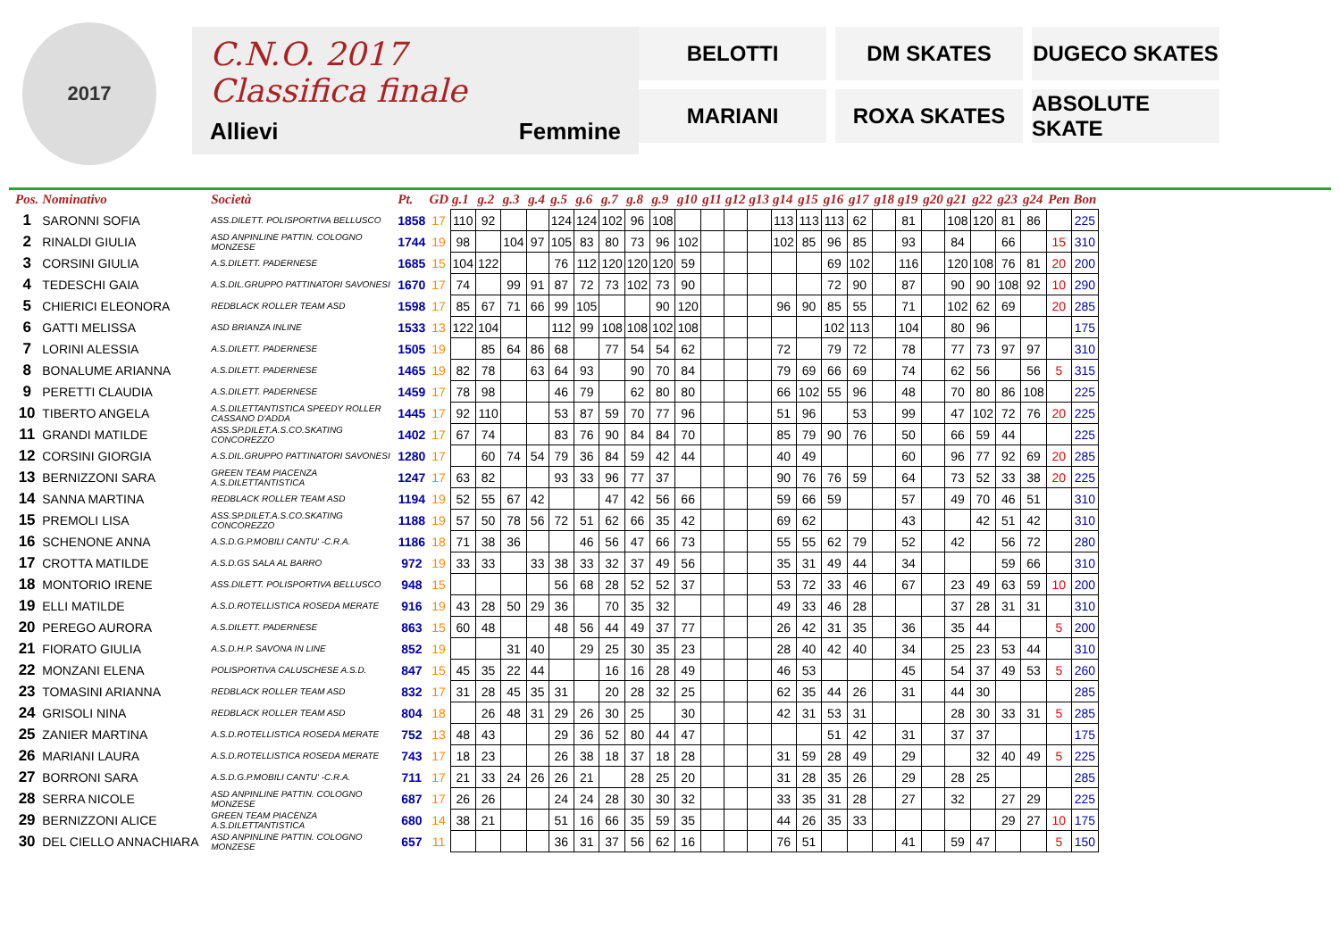2017
C.N.O. 2017
Classifica finale
Allievi Femmine
BELOTTI
DM SKATES
DUGECO SKATES
MARIANI
ROXA SKATES
ABSOLUTE SKATE
| Pos. | Nominativo | Società | Pt. | GD | g.1 | g.2 | g.3 | g.4 | g.5 | g.6 | g.7 | g.8 | g.9 | g10 | g11 | g12 | g13 | g14 | g15 | g16 | g17 | g18 | g19 | g20 | g21 | g22 | g23 | g24 | Pen | Bon |
| --- | --- | --- | --- | --- | --- | --- | --- | --- | --- | --- | --- | --- | --- | --- | --- | --- | --- | --- | --- | --- | --- | --- | --- | --- | --- | --- | --- | --- | --- | --- |
| 1 | SARONNI SOFIA | ASS.DILETT. POLISPORTIVA BELLUSCO | 1858 | 17 | 110 | 92 | | | 124 | 124 | 102 | 96 | 108 | | | | | 113 | 113 | 113 | 62 | | 81 | | 108 | 120 | 81 | 86 | | 225 |
| 2 | RINALDI GIULIA | ASD ANPINLINE PATTIN. COLOGNO MONZESE | 1744 | 19 | 98 | | 104 | 97 | 105 | 83 | 80 | 73 | 96 | 102 | | | | 102 | 85 | 96 | 85 | | 93 | | 84 | | 66 | | 15 | 310 |
| 3 | CORSINI GIULIA | A.S.DILETT. PADERNESE | 1685 | 15 | 104 | 122 | | | 76 | 112 | 120 | 120 | 120 | 59 | | | | | | 69 | 102 | | 116 | | 120 | 108 | 76 | 81 | 20 | 200 |
| 4 | TEDESCHI GAIA | A.S.DIL.GRUPPO PATTINATORI SAVONESI | 1670 | 17 | 74 | | 99 | 91 | 87 | 72 | 73 | 102 | 73 | 90 | | | | | | 72 | 90 | | 87 | | 90 | 90 | 108 | 92 | 10 | 290 |
| 5 | CHIERICI ELEONORA | REDBLACK ROLLER TEAM ASD | 1598 | 17 | 85 | 67 | 71 | 66 | 99 | 105 | | | 90 | 120 | | | | 96 | 90 | 85 | 55 | | 71 | | 102 | 62 | 69 | | 20 | 285 |
| 6 | GATTI MELISSA | ASD BRIANZA INLINE | 1533 | 13 | 122 | 104 | | | 112 | 99 | 108 | 108 | 102 | 108 | | | | | | 102 | 113 | | 104 | | 80 | 96 | | | | 175 |
| 7 | LORINI ALESSIA | A.S.DILETT. PADERNESE | 1505 | 19 | | 85 | 64 | 86 | 68 | | 77 | 54 | 54 | 62 | | | | 72 | | 79 | 72 | | 78 | | 77 | 73 | 97 | 97 | | 310 |
| 8 | BONALUME ARIANNA | A.S.DILETT. PADERNESE | 1465 | 19 | 82 | 78 | | 63 | 64 | 93 | | 90 | 70 | 84 | | | | 79 | 69 | 66 | 69 | | 74 | | 62 | 56 | | 56 | 5 | 315 |
| 9 | PERETTI CLAUDIA | A.S.DILETT. PADERNESE | 1459 | 17 | 78 | 98 | | | 46 | 79 | | 62 | 80 | 80 | | | | 66 | 102 | 55 | 96 | | 48 | | 70 | 80 | 86 | 108 | | 225 |
| 10 | TIBERTO ANGELA | A.S.DILETTANTISTICA SPEEDY ROLLER CASSANO D'ADDA | 1445 | 17 | 92 | 110 | | | 53 | 87 | 59 | 70 | 77 | 96 | | | | 51 | 96 | | 53 | | 99 | | 47 | 102 | 72 | 76 | 20 | 225 |
| 11 | GRANDI MATILDE | ASS.SP.DILET.A.S.CO.SKATING CONCOREZZO | 1402 | 17 | 67 | 74 | | | 83 | 76 | 90 | 84 | 84 | 70 | | | | 85 | 79 | 90 | 76 | | 50 | | 66 | 59 | 44 | | | 225 |
| 12 | CORSINI GIORGIA | A.S.DIL.GRUPPO PATTINATORI SAVONESI | 1280 | 17 | | 60 | 74 | 54 | 79 | 36 | 84 | 59 | 42 | 44 | | | | 40 | 49 | | | | 60 | | 96 | 77 | 92 | 69 | 20 | 285 |
| 13 | BERNIZZONI SARA | GREEN TEAM PIACENZA A.S.DILETTANTISTICA | 1247 | 17 | 63 | 82 | | | 93 | 33 | 96 | 77 | 37 | | | | | 90 | 76 | 76 | 59 | | 64 | | 73 | 52 | 33 | 38 | 20 | 225 |
| 14 | SANNA MARTINA | REDBLACK ROLLER TEAM ASD | 1194 | 19 | 52 | 55 | 67 | 42 | | | 47 | 42 | 56 | 66 | | | | 59 | 66 | 59 | | | 57 | | 49 | 70 | 46 | 51 | | 310 |
| 15 | PREMOLI LISA | ASS.SP.DILET.A.S.CO.SKATING CONCOREZZO | 1188 | 19 | 57 | 50 | 78 | 56 | 72 | 51 | 62 | 66 | 35 | 42 | | | | 69 | 62 | | | | 43 | | | 42 | 51 | 42 | | 310 |
| 16 | SCHENONE ANNA | A.S.D.G.P.MOBILI CANTU' -C.R.A. | 1186 | 18 | 71 | 38 | 36 | | | 46 | 56 | 47 | 66 | 73 | | | | 55 | 55 | 62 | 79 | | 52 | | 42 | | 56 | 72 | | 280 |
| 17 | CROTTA MATILDE | A.S.D.GS SALA AL BARRO | 972 | 19 | 33 | 33 | | 33 | 38 | 33 | 32 | 37 | 49 | 56 | | | | 35 | 31 | 49 | 44 | | 34 | | | | 59 | 66 | | 310 |
| 18 | MONTORIO IRENE | ASS.DILETT. POLISPORTIVA BELLUSCO | 948 | 15 | | | | | 56 | 68 | 28 | 52 | 52 | 37 | | | | 53 | 72 | 33 | 46 | | 67 | | 23 | 49 | 63 | 59 | 10 | 200 |
| 19 | ELLI MATILDE | A.S.D.ROTELLISTICA ROSEDA MERATE | 916 | 19 | 43 | 28 | 50 | 29 | 36 | | 70 | 35 | 32 | | | | | 49 | 33 | 46 | 28 | | | | 37 | 28 | 31 | 31 | | 310 |
| 20 | PEREGO AURORA | A.S.DILETT. PADERNESE | 863 | 15 | 60 | 48 | | | 48 | 56 | 44 | 49 | 37 | 77 | | | | 26 | 42 | 31 | 35 | | 36 | | 35 | 44 | | | 5 | 200 |
| 21 | FIORATO GIULIA | A.S.D.H.P. SAVONA IN LINE | 852 | 19 | | | 31 | 40 | | 29 | 25 | 30 | 35 | 23 | | | | 28 | 40 | 42 | 40 | | 34 | | 25 | 23 | 53 | 44 | | 310 |
| 22 | MONZANI ELENA | POLISPORTIVA CALUSCHESE A.S.D. | 847 | 15 | 45 | 35 | 22 | 44 | | | 16 | 16 | 28 | 49 | | | | 46 | 53 | | | | 45 | | 54 | 37 | 49 | 53 | 5 | 260 |
| 23 | TOMASINI ARIANNA | REDBLACK ROLLER TEAM ASD | 832 | 17 | 31 | 28 | 45 | 35 | 31 | | 20 | 28 | 32 | 25 | | | | 62 | 35 | 44 | 26 | | 31 | | 44 | 30 | | | | 285 |
| 24 | GRISOLI NINA | REDBLACK ROLLER TEAM ASD | 804 | 18 | | 26 | 48 | 31 | 29 | 26 | 30 | 25 | | 30 | | | | 42 | 31 | 53 | 31 | | | | 28 | 30 | 33 | 31 | 5 | 285 |
| 25 | ZANIER MARTINA | A.S.D.ROTELLISTICA ROSEDA MERATE | 752 | 13 | 48 | 43 | | | 29 | 36 | 52 | 80 | 44 | 47 | | | | | | 51 | 42 | | 31 | | 37 | 37 | | | | 175 |
| 26 | MARIANI LAURA | A.S.D.ROTELLISTICA ROSEDA MERATE | 743 | 17 | 18 | 23 | | | 26 | 38 | 18 | 37 | 18 | 28 | | | | 31 | 59 | 28 | 49 | | 29 | | | 32 | 40 | 49 | 5 | 225 |
| 27 | BORRONI SARA | A.S.D.G.P.MOBILI CANTU' -C.R.A. | 711 | 17 | 21 | 33 | 24 | 26 | 26 | 21 | | 28 | 25 | 20 | | | | 31 | 28 | 35 | 26 | | 29 | | 28 | 25 | | | | 285 |
| 28 | SERRA NICOLE | ASD ANPINLINE PATTIN. COLOGNO MONZESE | 687 | 17 | 26 | 26 | | | 24 | 24 | 28 | 30 | 30 | 32 | | | | 33 | 35 | 31 | 28 | | 27 | | 32 | | 27 | 29 | | 225 |
| 29 | BERNIZZONI ALICE | GREEN TEAM PIACENZA A.S.DILETTANTISTICA | 680 | 14 | 38 | 21 | | | 51 | 16 | 66 | 35 | 59 | 35 | | | | 44 | 26 | 35 | 33 | | | | | | 29 | 27 | 10 | 175 |
| 30 | DEL CIELLO ANNACHIARA | ASD ANPINLINE PATTIN. COLOGNO MONZESE | 657 | 11 | | | | | 36 | 31 | 37 | 56 | 62 | 16 | | | | 76 | 51 | | | | 41 | | 59 | 47 | | | 5 | 150 |